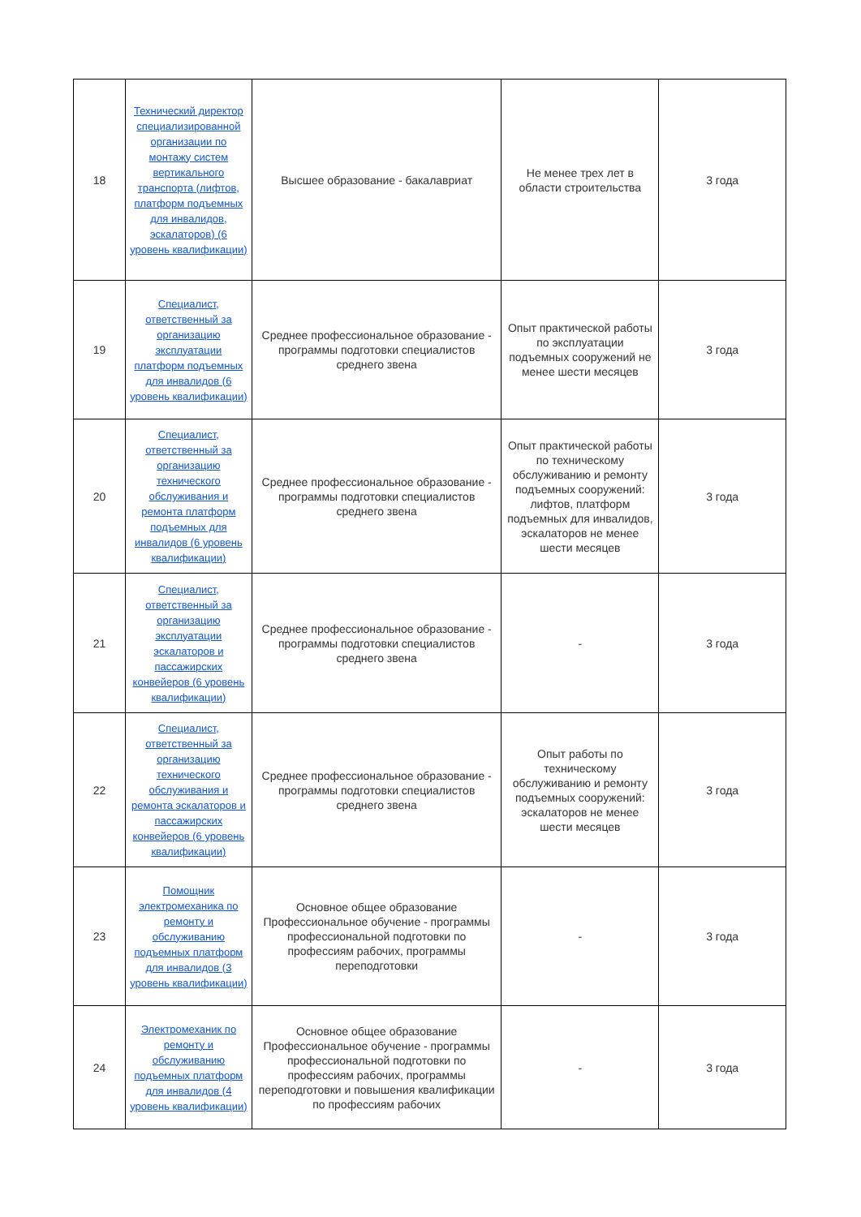| 18 | Технический директор специализированной организации по монтажу систем вертикального транспорта (лифтов, платформ подъемных для инвалидов, эскалаторов) (6 уровень квалификации) | Высшее образование - бакалавриат | Не менее трех лет в области строительства | 3 года |
| 19 | Специалист, ответственный за организацию эксплуатации платформ подъемных для инвалидов (6 уровень квалификации) | Среднее профессиональное образование - программы подготовки специалистов среднего звена | Опыт практической работы по эксплуатации подъемных сооружений не менее шести месяцев | 3 года |
| 20 | Специалист, ответственный за организацию технического обслуживания и ремонта платформ подъемных для инвалидов (6 уровень квалификации) | Среднее профессиональное образование - программы подготовки специалистов среднего звена | Опыт практической работы по техническому обслуживанию и ремонту подъемных сооружений: лифтов, платформ подъемных для инвалидов, эскалаторов не менее шести месяцев | 3 года |
| 21 | Специалист, ответственный за организацию эксплуатации эскалаторов и пассажирских конвейеров (6 уровень квалификации) | Среднее профессиональное образование - программы подготовки специалистов среднего звена | - | 3 года |
| 22 | Специалист, ответственный за организацию технического обслуживания и ремонта эскалаторов и пассажирских конвейеров (6 уровень квалификации) | Среднее профессиональное образование - программы подготовки специалистов среднего звена | Опыт работы по техническому обслуживанию и ремонту подъемных сооружений: эскалаторов не менее шести месяцев | 3 года |
| 23 | Помощник электромеханика по ремонту и обслуживанию подъемных платформ для инвалидов (3 уровень квалификации) | Основное общее образование Профессиональное обучение - программы профессиональной подготовки по профессиям рабочих, программы переподготовки | - | 3 года |
| 24 | Электромеханик по ремонту и обслуживанию подъемных платформ для инвалидов (4 уровень квалификации) | Основное общее образование Профессиональное обучение - программы профессиональной подготовки по профессиям рабочих, программы переподготовки и повышения квалификации по профессиям рабочих | - | 3 года |